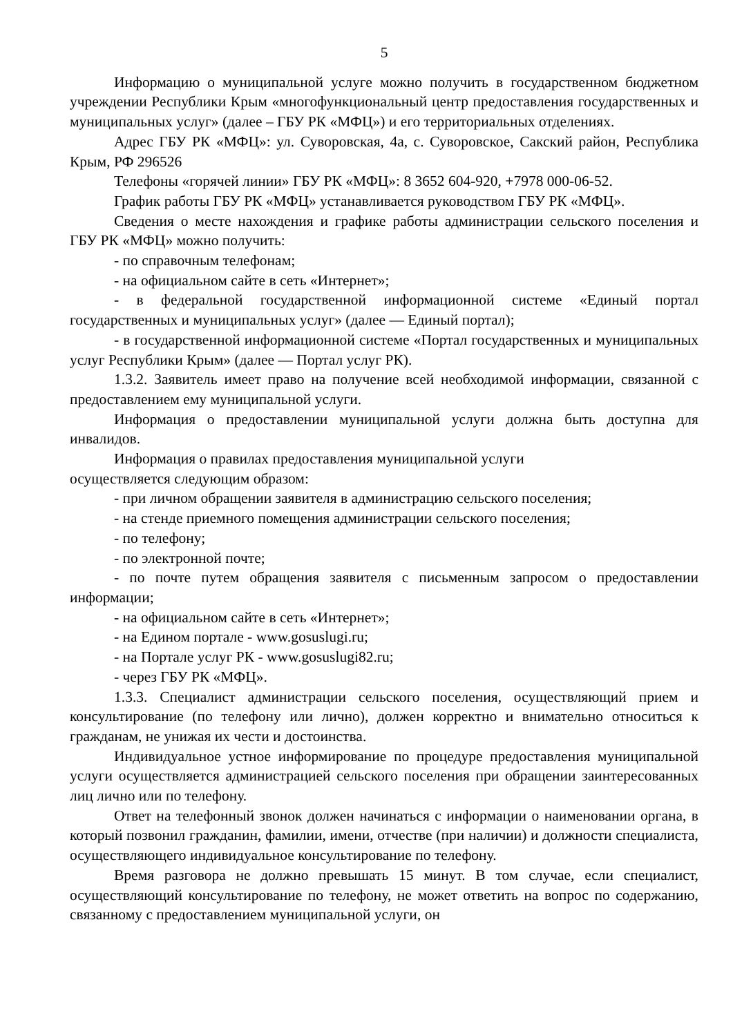5
Информацию о муниципальной услуге можно получить в государственном бюджетном учреждении Республики Крым «многофункциональный центр предоставления государственных и муниципальных услуг» (далее – ГБУ РК «МФЦ») и его территориальных отделениях.
Адрес ГБУ РК «МФЦ»: ул. Суворовская, 4а, с. Суворовское, Сакский район, Республика Крым, РФ 296526
Телефоны «горячей линии» ГБУ РК «МФЦ»: 8 3652 604-920, +7978 000-06-52.
График работы ГБУ РК «МФЦ» устанавливается руководством ГБУ РК «МФЦ».
Сведения о месте нахождения и графике работы администрации сельского поселения и ГБУ РК «МФЦ» можно получить:
- по справочным телефонам;
- на официальном сайте в сеть «Интернет»;
- в федеральной государственной информационной системе «Единый портал государственных и муниципальных услуг» (далее — Единый портал);
- в государственной информационной системе «Портал государственных и муниципальных услуг Республики Крым» (далее — Портал услуг РК).
1.3.2. Заявитель имеет право на получение всей необходимой информации, связанной с предоставлением ему муниципальной услуги.
Информация о предоставлении муниципальной услуги должна быть доступна для инвалидов.
Информация о правилах предоставления муниципальной услуги
осуществляется следующим образом:
- при личном обращении заявителя в администрацию сельского поселения;
- на стенде приемного помещения администрации сельского поселения;
- по телефону;
- по электронной почте;
- по почте путем обращения заявителя с письменным запросом о предоставлении информации;
- на официальном сайте в сеть «Интернет»;
- на Едином портале - www.gosuslugi.ru;
- на Портале услуг РК - www.gosuslugi82.ru;
- через ГБУ РК «МФЦ».
1.3.3. Специалист администрации сельского поселения, осуществляющий прием и консультирование (по телефону или лично), должен корректно и внимательно относиться к гражданам, не унижая их чести и достоинства.
Индивидуальное устное информирование по процедуре предоставления муниципальной услуги осуществляется администрацией сельского поселения при обращении заинтересованных лиц лично или по телефону.
Ответ на телефонный звонок должен начинаться с информации о наименовании органа, в который позвонил гражданин, фамилии, имени, отчестве (при наличии) и должности специалиста, осуществляющего индивидуальное консультирование по телефону.
Время разговора не должно превышать 15 минут. В том случае, если специалист, осуществляющий консультирование по телефону, не может ответить на вопрос по содержанию, связанному с предоставлением муниципальной услуги, он